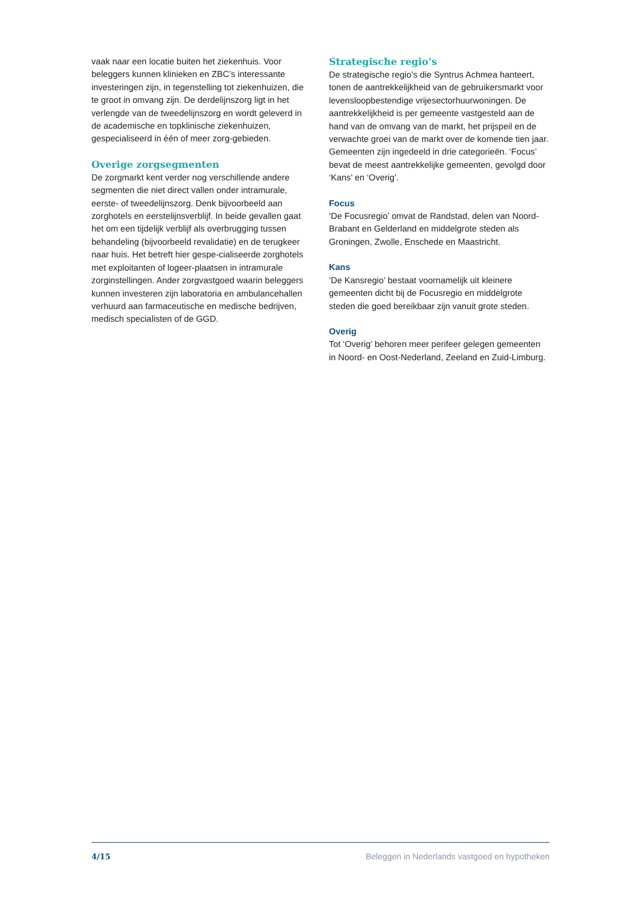vaak naar een locatie buiten het ziekenhuis. Voor beleggers kunnen klinieken en ZBC’s interessante investeringen zijn, in tegenstelling tot ziekenhuizen, die te groot in omvang zijn. De derdelijnszorg ligt in het verlengde van de tweedelijnszorg en wordt geleverd in de academische en topklinische ziekenhuizen, gespecialiseerd in één of meer zorg-gebieden.
Overige zorgsegmenten
De zorgmarkt kent verder nog verschillende andere segmenten die niet direct vallen onder intramurale, eerste- of tweedelijnszorg. Denk bijvoorbeeld aan zorghotels en eerstelijnsverblijf. In beide gevallen gaat het om een tijdelijk verblijf als overbrugging tussen behandeling (bijvoorbeeld revalidatie) en de terugkeer naar huis. Het betreft hier gespe-cialiseerde zorghotels met exploitanten of logeer-plaatsen in intramurale zorginstellingen. Ander zorgvastgoed waarin beleggers kunnen investeren zijn laboratoria en ambulancehallen verhuurd aan farmaceutische en medische bedrijven, medisch specialisten of de GGD.
Strategische regio’s
De strategische regio’s die Syntrus Achmea hanteert, tonen de aantrekkelijkheid van de gebruikersmarkt voor levensloopbestendige vrijesectorhuurwoningen. De aantrekkelijkheid is per gemeente vastgesteld aan de hand van de omvang van de markt, het prijspeil en de verwachte groei van de markt over de komende tien jaar. Gemeenten zijn ingedeeld in drie categorieën. ‘Focus’ bevat de meest aantrekkelijke gemeenten, gevolgd door ‘Kans’ en ‘Overig’.
Focus
‘De Focusregio’ omvat de Randstad, delen van Noord-Brabant en Gelderland en middelgrote steden als Groningen, Zwolle, Enschede en Maastricht.
Kans
‘De Kansregio’ bestaat voornamelijk uit kleinere gemeenten dicht bij de Focusregio en middelgrote steden die goed bereikbaar zijn vanuit grote steden.
Overig
Tot ‘Overig’ behoren meer perifeer gelegen gemeenten in Noord- en Oost-Nederland, Zeeland en Zuid-Limburg.
4/15 Beleggen in Nederlands vastgoed en hypotheken